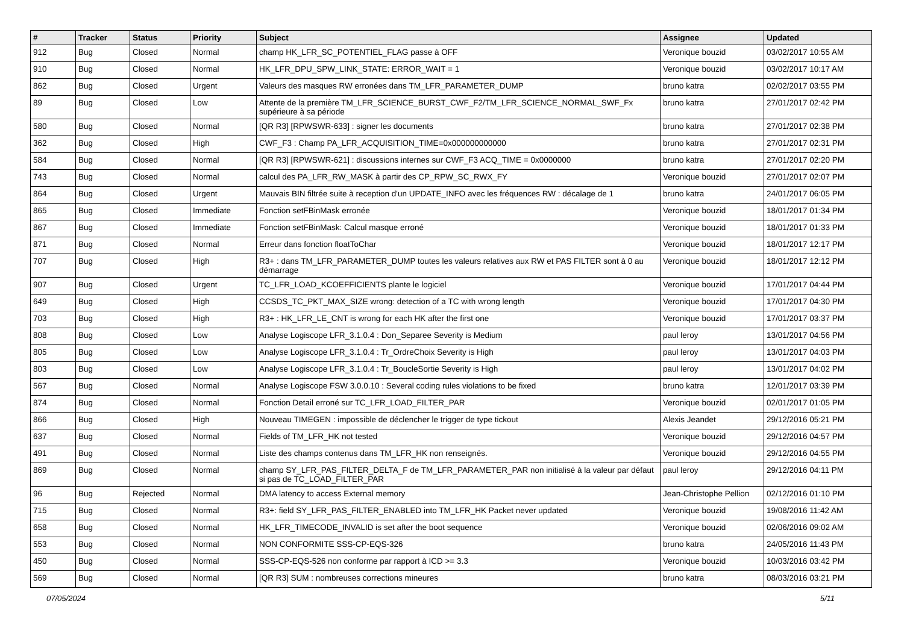| # | Tracker | Status | Priority | Subject | Assignee | Updated |
| --- | --- | --- | --- | --- | --- | --- |
| 912 | Bug | Closed | Normal | champ HK_LFR_SC_POTENTIEL_FLAG passe à OFF | Veronique bouzid | 03/02/2017 10:55 AM |
| 910 | Bug | Closed | Normal | HK_LFR_DPU_SPW_LINK_STATE: ERROR_WAIT = 1 | Veronique bouzid | 03/02/2017 10:17 AM |
| 862 | Bug | Closed | Urgent | Valeurs des masques RW erronées dans TM_LFR_PARAMETER_DUMP | bruno katra | 02/02/2017 03:55 PM |
| 89 | Bug | Closed | Low | Attente de la première TM_LFR_SCIENCE_BURST_CWF_F2/TM_LFR_SCIENCE_NORMAL_SWF_Fx supérieure à sa période | bruno katra | 27/01/2017 02:42 PM |
| 580 | Bug | Closed | Normal | [QR R3] [RPWSWR-633] : signer les documents | bruno katra | 27/01/2017 02:38 PM |
| 362 | Bug | Closed | High | CWF_F3 : Champ PA_LFR_ACQUISITION_TIME=0x000000000000 | bruno katra | 27/01/2017 02:31 PM |
| 584 | Bug | Closed | Normal | [QR R3] [RPWSWR-621] : discussions internes sur CWF_F3 ACQ_TIME = 0x0000000 | bruno katra | 27/01/2017 02:20 PM |
| 743 | Bug | Closed | Normal | calcul des PA_LFR_RW_MASK à partir des CP_RPW_SC_RWX_FY | Veronique bouzid | 27/01/2017 02:07 PM |
| 864 | Bug | Closed | Urgent | Mauvais BIN filtrée suite à reception d'un UPDATE_INFO avec les fréquences RW : décalage de 1 | bruno katra | 24/01/2017 06:05 PM |
| 865 | Bug | Closed | Immediate | Fonction setFBinMask erronée | Veronique bouzid | 18/01/2017 01:34 PM |
| 867 | Bug | Closed | Immediate | Fonction setFBinMask: Calcul masque erroné | Veronique bouzid | 18/01/2017 01:33 PM |
| 871 | Bug | Closed | Normal | Erreur dans fonction floatToChar | Veronique bouzid | 18/01/2017 12:17 PM |
| 707 | Bug | Closed | High | R3+ : dans TM_LFR_PARAMETER_DUMP toutes les valeurs relatives aux RW et PAS FILTER sont à 0 au démarrage | Veronique bouzid | 18/01/2017 12:12 PM |
| 907 | Bug | Closed | Urgent | TC_LFR_LOAD_KCOEFFICIENTS plante le logiciel | Veronique bouzid | 17/01/2017 04:44 PM |
| 649 | Bug | Closed | High | CCSDS_TC_PKT_MAX_SIZE wrong: detection of a TC with wrong length | Veronique bouzid | 17/01/2017 04:30 PM |
| 703 | Bug | Closed | High | R3+ : HK_LFR_LE_CNT is wrong for each HK after the first one | Veronique bouzid | 17/01/2017 03:37 PM |
| 808 | Bug | Closed | Low | Analyse Logiscope LFR_3.1.0.4 : Don_Separee Severity is Medium | paul leroy | 13/01/2017 04:56 PM |
| 805 | Bug | Closed | Low | Analyse Logiscope LFR_3.1.0.4 : Tr_OrdreChoix Severity is High | paul leroy | 13/01/2017 04:03 PM |
| 803 | Bug | Closed | Low | Analyse Logiscope LFR_3.1.0.4 : Tr_BoucleSortie Severity is High | paul leroy | 13/01/2017 04:02 PM |
| 567 | Bug | Closed | Normal | Analyse Logiscope FSW 3.0.0.10 : Several coding rules violations to be fixed | bruno katra | 12/01/2017 03:39 PM |
| 874 | Bug | Closed | Normal | Fonction Detail erroné sur TC_LFR_LOAD_FILTER_PAR | Veronique bouzid | 02/01/2017 01:05 PM |
| 866 | Bug | Closed | High | Nouveau TIMEGEN : impossible de déclencher le trigger de type tickout | Alexis Jeandet | 29/12/2016 05:21 PM |
| 637 | Bug | Closed | Normal | Fields of TM_LFR_HK not tested | Veronique bouzid | 29/12/2016 04:57 PM |
| 491 | Bug | Closed | Normal | Liste des champs contenus dans TM_LFR_HK non renseignés. | Veronique bouzid | 29/12/2016 04:55 PM |
| 869 | Bug | Closed | Normal | champ SY_LFR_PAS_FILTER_DELTA_F de TM_LFR_PARAMETER_PAR non initialisé à la valeur par défaut si pas de TC_LOAD_FILTER_PAR | paul leroy | 29/12/2016 04:11 PM |
| 96 | Bug | Rejected | Normal | DMA latency to access External memory | Jean-Christophe Pellion | 02/12/2016 01:10 PM |
| 715 | Bug | Closed | Normal | R3+: field SY_LFR_PAS_FILTER_ENABLED into TM_LFR_HK Packet never updated | Veronique bouzid | 19/08/2016 11:42 AM |
| 658 | Bug | Closed | Normal | HK_LFR_TIMECODE_INVALID is set after the boot sequence | Veronique bouzid | 02/06/2016 09:02 AM |
| 553 | Bug | Closed | Normal | NON CONFORMITE SSS-CP-EQS-326 | bruno katra | 24/05/2016 11:43 PM |
| 450 | Bug | Closed | Normal | SSS-CP-EQS-526 non conforme par rapport à ICD >= 3.3 | Veronique bouzid | 10/03/2016 03:42 PM |
| 569 | Bug | Closed | Normal | [QR R3] SUM : nombreuses corrections mineures | bruno katra | 08/03/2016 03:21 PM |
07/05/2024 5/11